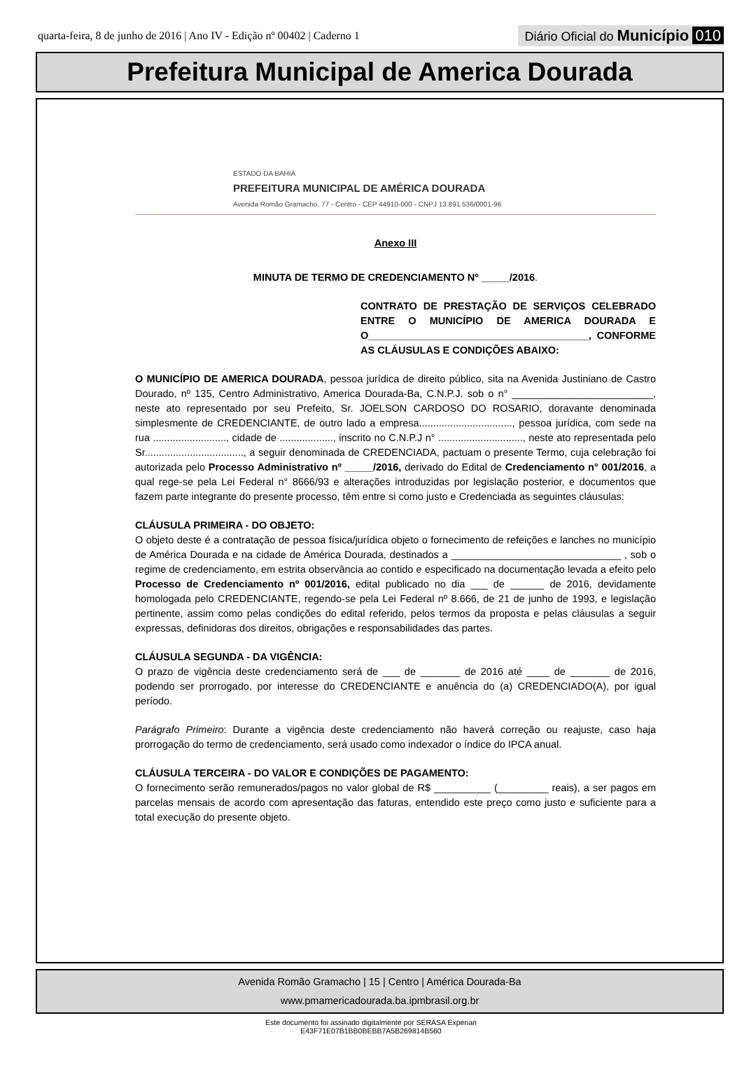quarta-feira, 8 de junho de 2016 | Ano IV - Edição nº 00402 | Caderno 1
Diário Oficial do Município 010
Prefeitura Municipal de America Dourada
ESTADO DA BAHIA
PREFEITURA MUNICIPAL DE AMÉRICA DOURADA
Avenida Romão Gramacho, 77 - Centro - CEP 44910-000 - CNPJ 13.891.536/0001-96
Anexo III
MINUTA DE TERMO DE CREDENCIAMENTO Nº _____/2016.
CONTRATO DE PRESTAÇÃO DE SERVIÇOS CELEBRADO ENTRE O MUNICÍPIO DE AMERICA DOURADA E O_______________________________________, CONFORME AS CLÁUSULAS E CONDIÇÕES ABAIXO:
O MUNICÍPIO DE AMERICA DOURADA, pessoa jurídica de direito público, sita na Avenida Justiniano de Castro Dourado, nº 135, Centro Administrativo, America Dourada-Ba, C.N.P.J. sob o n° _________________________, neste ato representado por seu Prefeito, Sr. JOELSON CARDOSO DO ROSARIO, doravante denominada simplesmente de CREDENCIANTE, de outro lado a empresa................................., pessoa jurídica, com sede na rua .........................., cidade de ..................., inscrito no C.N.P.J n° .............................., neste ato representada pelo Sr..................................., a seguir denominada de CREDENCIADA, pactuam o presente Termo, cuja celebração foi autorizada pelo Processo Administrativo nº _____/2016, derivado do Edital de Credenciamento n° 001/2016, a qual rege-se pela Lei Federal n° 8666/93 e alterações introduzidas por legislação posterior, e documentos que fazem parte integrante do presente processo, têm entre si como justo e Credenciada as seguintes cláusulas:
CLÁUSULA PRIMEIRA - DO OBJETO:
O objeto deste é a contratação de pessoa física/jurídica objeto o fornecimento de refeições e lanches no município de América Dourada e na cidade de América Dourada, destinados a ______________________________ , sob o regime de credenciamento, em estrita observância ao contido e especificado na documentação levada a efeito pelo Processo de Credenciamento nº 001/2016, edital publicado no dia ___ de ______ de 2016, devidamente homologada pelo CREDENCIANTE, regendo-se pela Lei Federal nº 8.666, de 21 de junho de 1993, e legislação pertinente, assim como pelas condições do edital referido, pelos termos da proposta e pelas cláusulas a seguir expressas, definidoras dos direitos, obrigações e responsabilidades das partes.
CLÁUSULA SEGUNDA - DA VIGÊNCIA:
O prazo de vigência deste credenciamento será de ___ de _______ de 2016 até ____ de _______ de 2016, podendo ser prorrogado, por interesse do CREDENCIANTE e anuência do (a) CREDENCIADO(A), por igual período.
Parágrafo Primeiro: Durante a vigência deste credenciamento não haverá correção ou reajuste, caso haja prorrogação do termo de credenciamento, será usado como indexador o índice do IPCA anual.
CLÁUSULA TERCEIRA - DO VALOR E CONDIÇÕES DE PAGAMENTO:
O fornecimento serão remunerados/pagos no valor global de R$ __________ (_________ reais), a ser pagos em parcelas mensais de acordo com apresentação das faturas, entendido este preço como justo e suficiente para a total execução do presente objeto.
Avenida Romão Gramacho | 15 | Centro | América Dourada-Ba
www.pmamericadourada.ba.ipmbrasil.org.br
Este documento foi assinado digitalmente por SERASA Experian
E43F71E07B1BB0BEBB7A5B269814B560